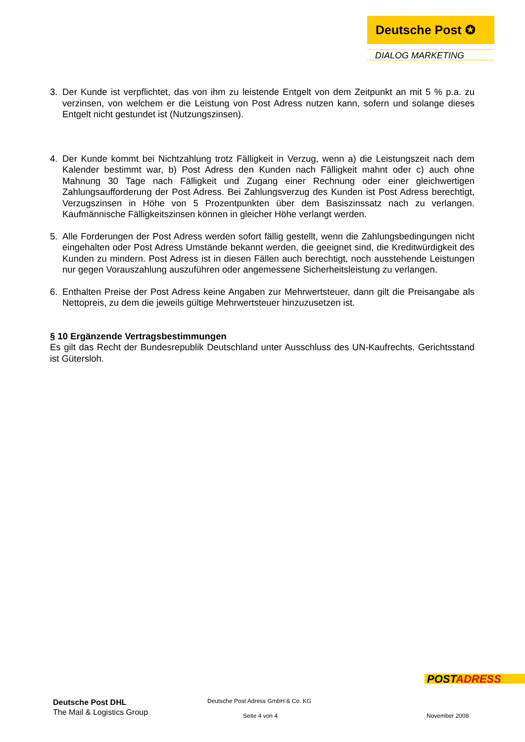Deutsche Post ✪
DIALOG MARKETING
3. Der Kunde ist verpflichtet, das von ihm zu leistende Entgelt von dem Zeitpunkt an mit 5 % p.a. zu verzinsen, von welchem er die Leistung von Post Adress nutzen kann, sofern und solange dieses Entgelt nicht gestundet ist (Nutzungszinsen).
4. Der Kunde kommt bei Nichtzahlung trotz Fälligkeit in Verzug, wenn a) die Leistungszeit nach dem Kalender bestimmt war, b) Post Adress den Kunden nach Fälligkeit mahnt oder c) auch ohne Mahnung 30 Tage nach Fälligkeit und Zugang einer Rechnung oder einer gleichwertigen Zahlungsaufforderung der Post Adress. Bei Zahlungsverzug des Kunden ist Post Adress berechtigt, Verzugszinsen in Höhe von 5 Prozentpunkten über dem Basiszinssatz nach zu verlangen. Kaufmännische Fälligkeitszinsen können in gleicher Höhe verlangt werden.
5. Alle Forderungen der Post Adress werden sofort fällig gestellt, wenn die Zahlungsbedingungen nicht eingehalten oder Post Adress Umstände bekannt werden, die geeignet sind, die Kreditwürdigkeit des Kunden zu mindern. Post Adress ist in diesen Fällen auch berechtigt, noch ausstehende Leistungen nur gegen Vorauszahlung auszuführen oder angemessene Sicherheitsleistung zu verlangen.
6. Enthalten Preise der Post Adress keine Angaben zur Mehrwertsteuer, dann gilt die Preisangabe als Nettopreis, zu dem die jeweils gültige Mehrwertsteuer hinzuzusetzen ist.
§ 10 Ergänzende Vertragsbestimmungen
Es gilt das Recht der Bundesrepublik Deutschland unter Ausschluss des UN-Kaufrechts. Gerichtsstand ist Gütersloh.
POSTADRESS
Deutsche Post DHL
The Mail & Logistics Group
Deutsche Post Adress GmbH & Co. KG
Seite 4 von 4 November 2008